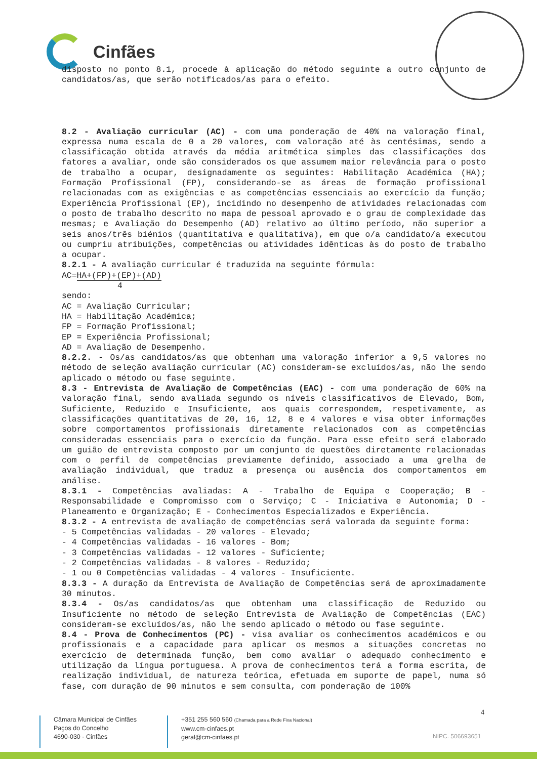Cinfães
disposto no ponto 8.1, procede à aplicação do método seguinte a outro conjunto de candidatos/as, que serão notificados/as para o efeito.
8.2 - Avaliação curricular (AC) - com uma ponderação de 40% na valoração final, expressa numa escala de 0 a 20 valores, com valoração até às centésimas, sendo a classificação obtida através da média aritmética simples das classificações dos fatores a avaliar, onde são considerados os que assumem maior relevância para o posto de trabalho a ocupar, designadamente os seguintes: Habilitação Académica (HA); Formação Profissional (FP), considerando-se as áreas de formação profissional relacionadas com as exigências e as competências essenciais ao exercício da função; Experiência Profissional (EP), incidindo no desempenho de atividades relacionadas com o posto de trabalho descrito no mapa de pessoal aprovado e o grau de complexidade das mesmas; e Avaliação do Desempenho (AD) relativo ao último período, não superior a seis anos/três biénios (quantitativa e qualitativa), em que o/a candidato/a executou ou cumpriu atribuições, competências ou atividades idênticas às do posto de trabalho a ocupar.
8.2.1 - A avaliação curricular é traduzida na seguinte fórmula:
AC=HA+(FP)+(EP)+(AD)
4
sendo:
AC = Avaliação Curricular;
HA = Habilitação Académica;
FP = Formação Profissional;
EP = Experiência Profissional;
AD = Avaliação de Desempenho.
8.2.2. - Os/as candidatos/as que obtenham uma valoração inferior a 9,5 valores no método de seleção avaliação curricular (AC) consideram-se excluídos/as, não lhe sendo aplicado o método ou fase seguinte.
8.3 - Entrevista de Avaliação de Competências (EAC) - com uma ponderação de 60% na valoração final, sendo avaliada segundo os níveis classificativos de Elevado, Bom, Suficiente, Reduzido e Insuficiente, aos quais correspondem, respetivamente, as classificações quantitativas de 20, 16, 12, 8 e 4 valores e visa obter informações sobre comportamentos profissionais diretamente relacionados com as competências consideradas essenciais para o exercício da função. Para esse efeito será elaborado um guião de entrevista composto por um conjunto de questões diretamente relacionadas com o perfil de competências previamente definido, associado a uma grelha de avaliação individual, que traduz a presença ou ausência dos comportamentos em análise.
8.3.1 - Competências avaliadas: A - Trabalho de Equipa e Cooperação; B - Responsabilidade e Compromisso com o Serviço; C - Iniciativa e Autonomia; D - Planeamento e Organização; E - Conhecimentos Especializados e Experiência.
8.3.2 - A entrevista de avaliação de competências será valorada da seguinte forma:
- 5 Competências validadas - 20 valores - Elevado;
- 4 Competências validadas - 16 valores - Bom;
- 3 Competências validadas - 12 valores - Suficiente;
- 2 Competências validadas - 8 valores - Reduzido;
- 1 ou 0 Competências validadas - 4 valores - Insuficiente.
8.3.3 - A duração da Entrevista de Avaliação de Competências será de aproximadamente 30 minutos.
8.3.4 - Os/as candidatos/as que obtenham uma classificação de Reduzido ou Insuficiente no método de seleção Entrevista de Avaliação de Competências (EAC) consideram-se excluídos/as, não lhe sendo aplicado o método ou fase seguinte.
8.4 - Prova de Conhecimentos (PC) - visa avaliar os conhecimentos académicos e ou profissionais e a capacidade para aplicar os mesmos a situações concretas no exercício de determinada função, bem como avaliar o adequado conhecimento e utilização da língua portuguesa. A prova de conhecimentos terá a forma escrita, de realização individual, de natureza teórica, efetuada em suporte de papel, numa só fase, com duração de 90 minutos e sem consulta, com ponderação de 100%
4
Câmara Municipal de Cinfães
Paços do Concelho
4690-030 - Cinfães
+351 255 560 560 (Chamada para a Rede Fixa Nacional)
www.cm-cinfaes.pt
geral@cm-cinfaes.pt
NIPC. 506693651